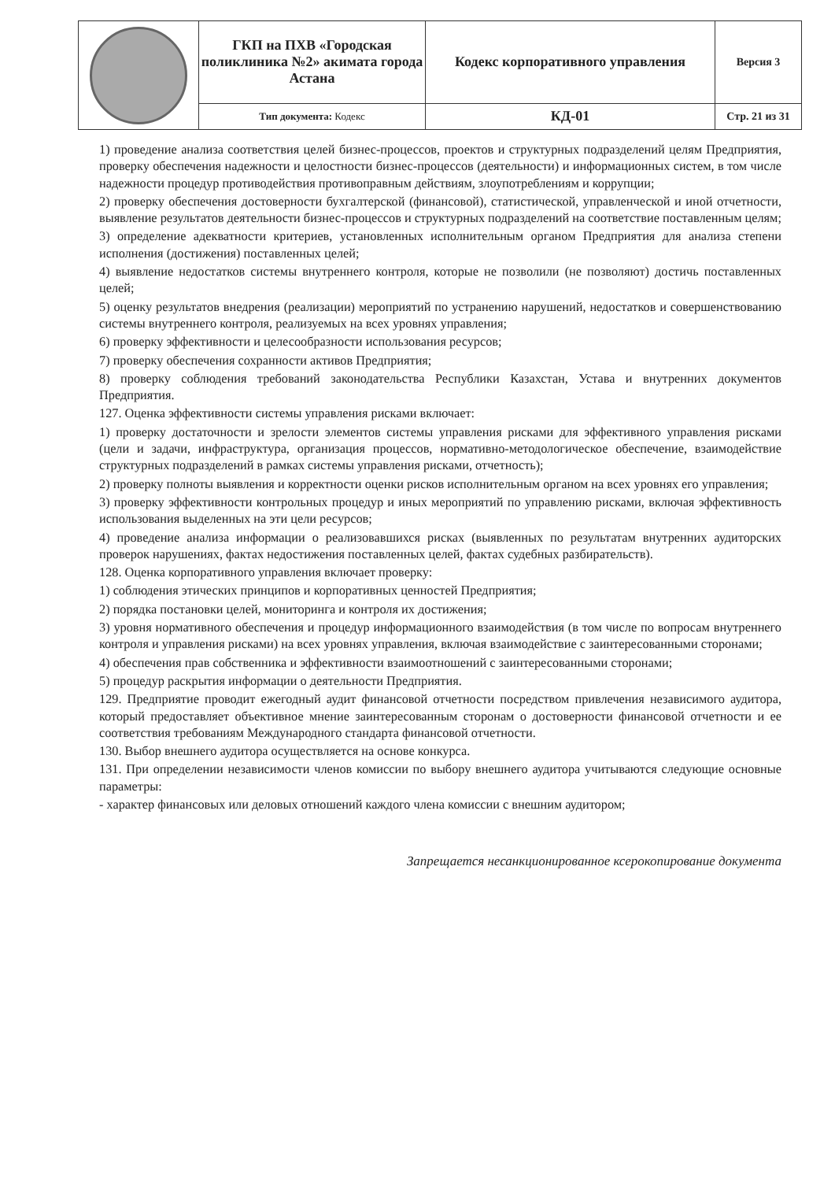| | ГКП на ПХВ «Городская поликлиника №2» акимата города Астана | Кодекс корпоративного управления | Версия 3 |
| | Тип документа: Кодекс | КД-01 | Стр. 21 из 31 |
1) проведение анализа соответствия целей бизнес-процессов, проектов и структурных подразделений целям Предприятия, проверку обеспечения надежности и целостности бизнес-процессов (деятельности) и информационных систем, в том числе надежности процедур противодействия противоправным действиям, злоупотреблениям и коррупции;
2) проверку обеспечения достоверности бухгалтерской (финансовой), статистической, управленческой и иной отчетности, выявление результатов деятельности бизнес-процессов и структурных подразделений на соответствие поставленным целям;
3) определение адекватности критериев, установленных исполнительным органом Предприятия для анализа степени исполнения (достижения) поставленных целей;
4) выявление недостатков системы внутреннего контроля, которые не позволили (не позволяют) достичь поставленных целей;
5) оценку результатов внедрения (реализации) мероприятий по устранению нарушений, недостатков и совершенствованию системы внутреннего контроля, реализуемых на всех уровнях управления;
6) проверку эффективности и целесообразности использования ресурсов;
7) проверку обеспечения сохранности активов Предприятия;
8) проверку соблюдения требований законодательства Республики Казахстан, Устава и внутренних документов Предприятия.
127. Оценка эффективности системы управления рисками включает:
1) проверку достаточности и зрелости элементов системы управления рисками для эффективного управления рисками (цели и задачи, инфраструктура, организация процессов, нормативно-методологическое обеспечение, взаимодействие структурных подразделений в рамках системы управления рисками, отчетность);
2) проверку полноты выявления и корректности оценки рисков исполнительным органом на всех уровнях его управления;
3) проверку эффективности контрольных процедур и иных мероприятий по управлению рисками, включая эффективность использования выделенных на эти цели ресурсов;
4) проведение анализа информации о реализовавшихся рисках (выявленных по результатам внутренних аудиторских проверок нарушениях, фактах недостижения поставленных целей, фактах судебных разбирательств).
128. Оценка корпоративного управления включает проверку:
1) соблюдения этических принципов и корпоративных ценностей Предприятия;
2) порядка постановки целей, мониторинга и контроля их достижения;
3) уровня нормативного обеспечения и процедур информационного взаимодействия (в том числе по вопросам внутреннего контроля и управления рисками) на всех уровнях управления, включая взаимодействие с заинтересованными сторонами;
4) обеспечения прав собственника и эффективности взаимоотношений с заинтересованными сторонами;
5) процедур раскрытия информации о деятельности Предприятия.
129. Предприятие проводит ежегодный аудит финансовой отчетности посредством привлечения независимого аудитора, который предоставляет объективное мнение заинтересованным сторонам о достоверности финансовой отчетности и ее соответствия требованиям Международного стандарта финансовой отчетности.
130. Выбор внешнего аудитора осуществляется на основе конкурса.
131. При определении независимости членов комиссии по выбору внешнего аудитора учитываются следующие основные параметры:
- характер финансовых или деловых отношений каждого члена комиссии с внешним аудитором;
Запрещается несанкционированное ксерокопирование документа